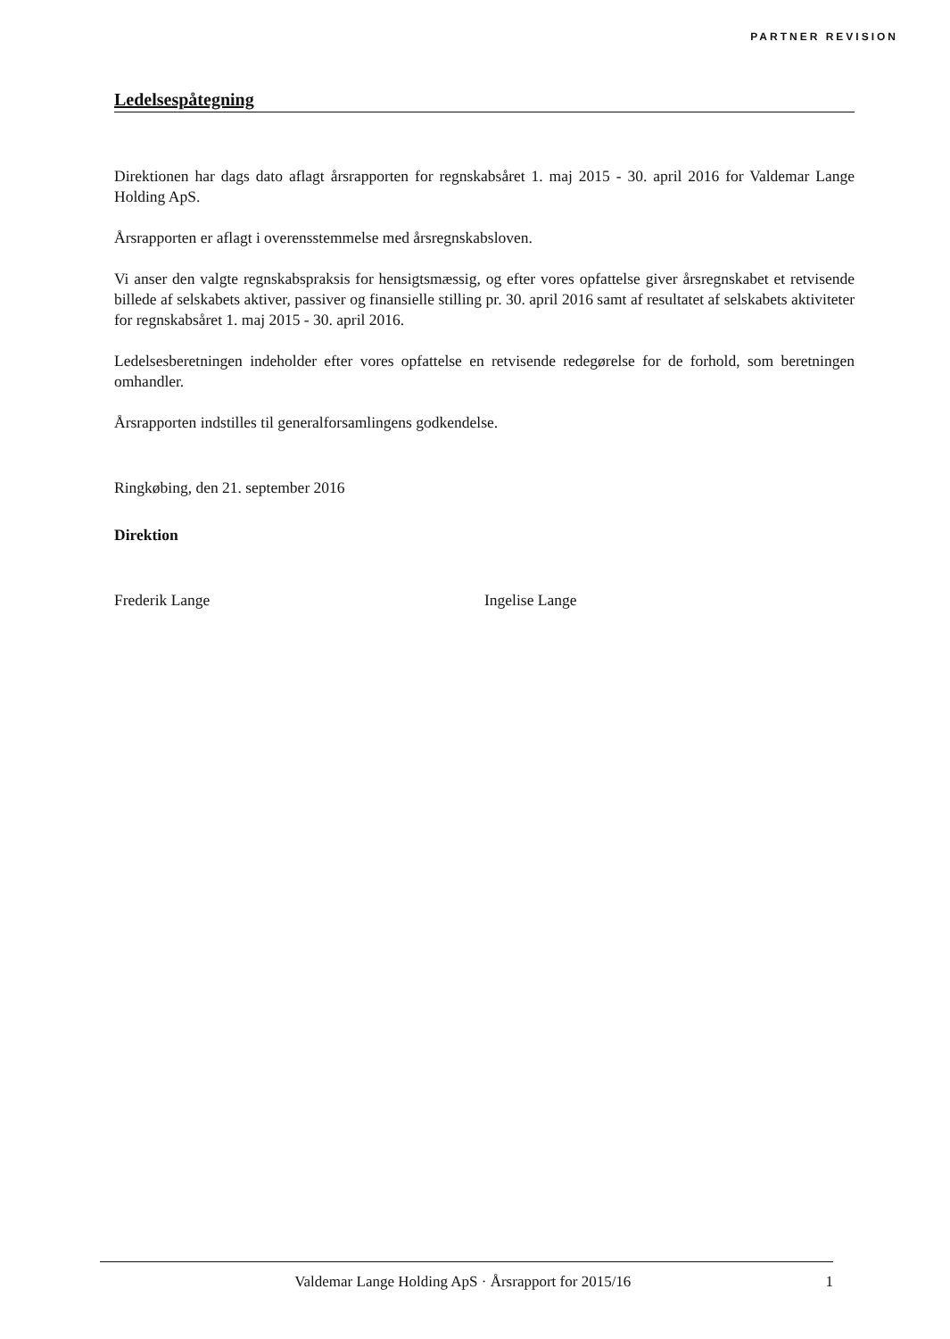PARTNER REVISION
Ledelsespåtegning
Direktionen har dags dato aflagt årsrapporten for regnskabsåret 1. maj 2015 - 30. april 2016 for Valdemar Lange Holding ApS.
Årsrapporten er aflagt i overensstemmelse med årsregnskabsloven.
Vi anser den valgte regnskabspraksis for hensigtsmæssig, og efter vores opfattelse giver årsregnskabet et retvisende billede af selskabets aktiver, passiver og finansielle stilling pr. 30. april 2016 samt af resultatet af selskabets aktiviteter for regnskabsåret 1. maj 2015 - 30. april 2016.
Ledelsesberetningen indeholder efter vores opfattelse en retvisende redegørelse for de forhold, som beretningen omhandler.
Årsrapporten indstilles til generalforsamlingens godkendelse.
Ringkøbing, den 21. september 2016
Direktion
Frederik Lange Ingelise Lange
Valdemar Lange Holding ApS · Årsrapport for 2015/16 1